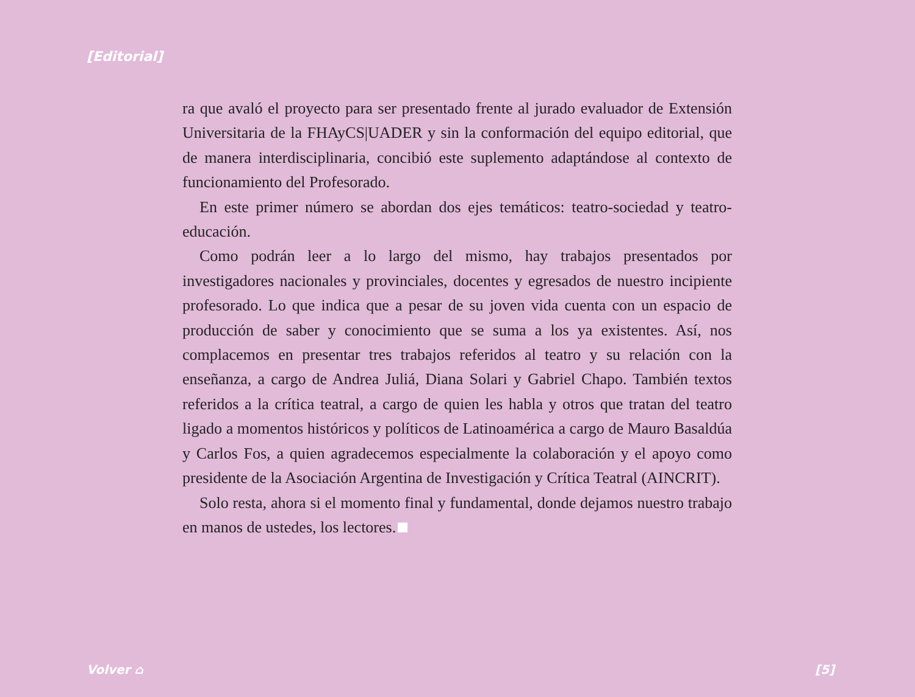[Editorial]
ra que avaló el proyecto para ser presentado frente al jurado evaluador de Extensión Universitaria de la FHAyCS|UADER y sin la conformación del equipo editorial, que de manera interdisciplinaria, concibió este suplemento adaptándose al contexto de funcionamiento del Profesorado.
En este primer número se abordan dos ejes temáticos: teatro-sociedad y teatro-educación.
Como podrán leer a lo largo del mismo, hay trabajos presentados por investigadores nacionales y provinciales, docentes y egresados de nuestro incipiente profesorado. Lo que indica que a pesar de su joven vida cuenta con un espacio de producción de saber y conocimiento que se suma a los ya existentes. Así, nos complacemos en presentar tres trabajos referidos al teatro y su relación con la enseñanza, a cargo de Andrea Juliá, Diana Solari y Gabriel Chapo. También textos referidos a la crítica teatral, a cargo de quien les habla y otros que tratan del teatro ligado a momentos históricos y políticos de Latinoamérica a cargo de Mauro Basaldúa y Carlos Fos, a quien agradecemos especialmente la colaboración y el apoyo como presidente de la Asociación Argentina de Investigación y Crítica Teatral (AINCRIT).
Solo resta, ahora si el momento final y fundamental, donde dejamos nuestro trabajo en manos de ustedes, los lectores.
Volver ⌂ [5]